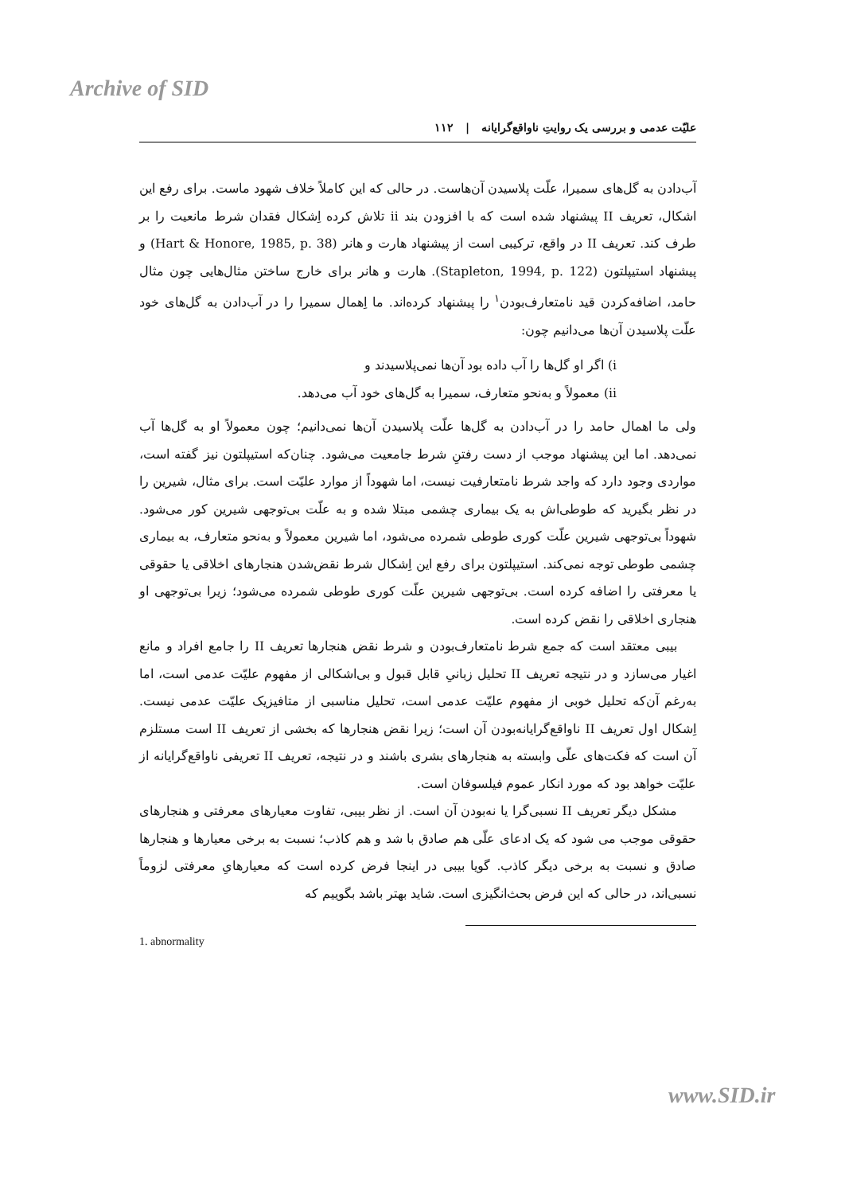Archive of SID
علیّت عدمی و بررسی یک روایتِ ناواقع‌گرایانه | ۱۱۲
آب‌دادن به گل‌های سمیرا، علّت پلاسیدن آن‌هاست. در حالی که این کاملاً خلاف شهود ماست. برای رفع این اشکال، تعریف II پیشنهاد شده است که با افزودن بند ii تلاش کرده اِشکال فقدان شرط مانعیت را بر طرف کند. تعریف II در واقع، ترکیبی است از پیشنهاد هارت و هانر (Hart & Honore, 1985, p. 38) و پیشنهاد استیپلتون (Stapleton, 1994, p. 122). هارت و هانر برای خارج ساختن مثال‌هایی چون مثال حامد، اضافه‌کردن قید نامتعارف‌بودن<sup>۱</sup> را پیشنهاد کرده‌اند. ما اِهمال سمیرا را در آب‌دادن به گل‌های خود علّت پلاسیدن آن‌ها می‌دانیم چون:
i) اگر او گل‌ها را آب داده بود آن‌ها نمی‌پلاسیدند و
ii) معمولاً و به‌نحو متعارف، سمیرا به گل‌های خود آب می‌دهد.
ولی ما اهمال حامد را در آب‌دادن به گل‌ها علّت پلاسیدن آن‌ها نمی‌دانیم؛ چون معمولاً او به گل‌ها آب نمی‌دهد. اما این پیشنهاد موجب از دست رفتنِ شرط جامعیت می‌شود. چنان‌که استیپلتون نیز گفته است، مواردی وجود دارد که واجد شرط نامتعارفیت نیست، اما شهوداً از موارد علیّت است. برای مثال، شیرین را در نظر بگیرید که طوطی‌اش به یک بیماری چشمی مبتلا شده و به علّت بی‌توجهی شیرین کور می‌شود. شهوداً بی‌توجهی شیرین علّت کوری طوطی شمرده می‌شود، اما شیرین معمولاً و به‌نحو متعارف، به بیماری چشمی طوطی توجه نمی‌کند. استیپلتون برای رفع این اِشکال شرط نقض‌شدن هنجارهای اخلاقی یا حقوقی یا معرفتی را اضافه کرده است. بی‌توجهی شیرین علّت کوری طوطی شمرده می‌شود؛ زیرا بی‌توجهی او هنجاری اخلاقی را نقض کرده است.
بیبی معتقد است که جمع شرط نامتعارف‌بودن و شرط نقض هنجارها تعریف II را جامع افراد و مانع اغیار می‌سازد و در نتیجه تعریف II تحلیل زبانیِ قابل قبول و بی‌اشکالی از مفهوم علیّت عدمی است، اما به‌رغم آن‌که تحلیل خوبی از مفهوم علیّت عدمی است، تحلیل مناسبی از متافیزیک علیّت عدمی نیست. اِشکال اول تعریف II ناواقع‌گرایانه‌بودن آن است؛ زیرا نقض هنجارها که بخشی از تعریف II است مستلزم آن است که فکت‌های علّی وابسته به هنجارهای بشری باشند و در نتیجه، تعریف II تعریفی ناواقع‌گرایانه از علیّت خواهد بود که مورد انکار عموم فیلسوفان است.
مشکل دیگر تعریف II نسبی‌گرا یا نه‌بودن آن است. از نظر بیبی، تفاوت معیارهای معرفتی و هنجارهای حقوقی موجب می شود که یک ادعای علّی هم صادق با شد و هم کاذب؛ نسبت به برخی معیارها و هنجارها صادق و نسبت به برخی دیگر کاذب. گویا بیبی در اینجا فرض کرده است که معیارهایِ معرفتی لزوماً نسبی‌اند، در حالی که این فرض بحث‌انگیزی است. شاید بهتر باشد بگوییم که
1. abnormality
www.SID.ir